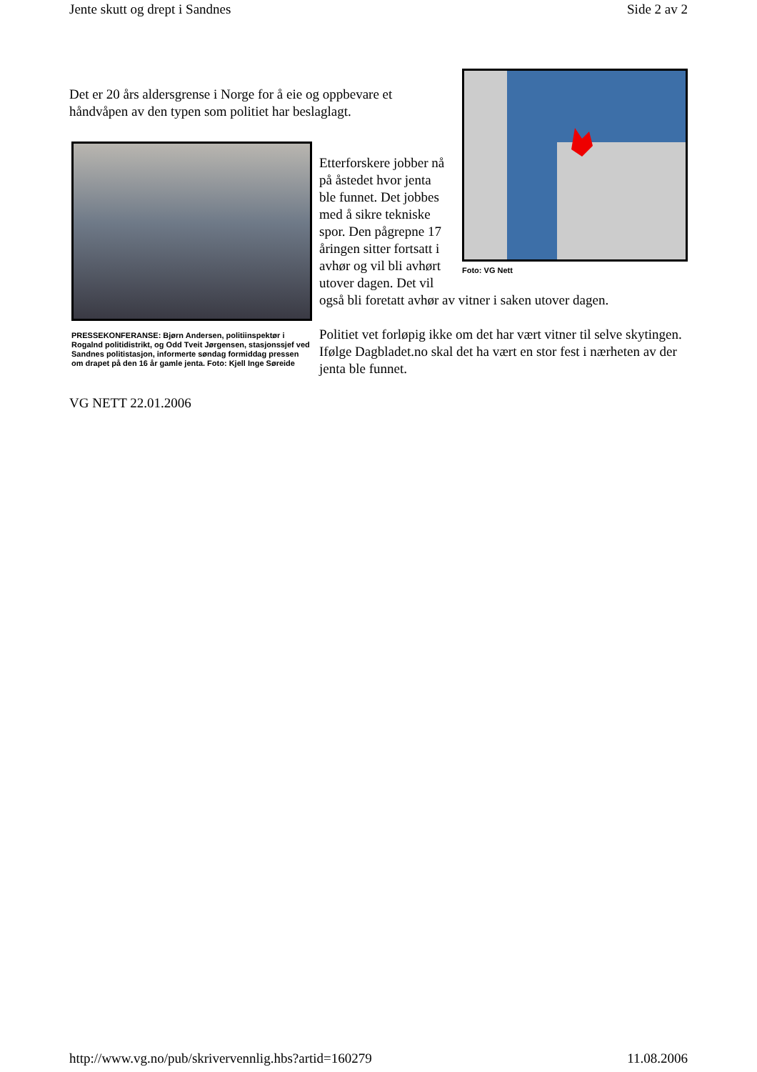Jente skutt og drept i Sandnes Side 2 av 2
Foto: VG Nett
Det er 20 års aldersgrense i Norge for å eie og oppbevare et håndvåpen av den typen som politiet har beslaglagt.
PRESSEKONFERANSE: Bjørn Andersen, politiinspektør i Rogalnd politidistrikt, og Odd Tveit Jørgensen, stasjonssjef ved Sandnes politistasjon, informerte søndag formiddag pressen om drapet på den 16 år gamle jenta. Foto: Kjell Inge Søreide
Etterforskere jobber nå på åstedet hvor jenta ble funnet. Det jobbes med å sikre tekniske spor. Den pågrepne 17 åringen sitter fortsatt i avhør og vil bli avhørt utover dagen. Det vil også bli foretatt avhør av vitner i saken utover dagen.
Politiet vet forløpig ikke om det har vært vitner til selve skytingen. Ifølge Dagbladet.no skal det ha vært en stor fest i nærheten av der jenta ble funnet.
VG NETT 22.01.2006
http://www.vg.no/pub/skrivervennlig.hbs?artid=160279 11.08.2006